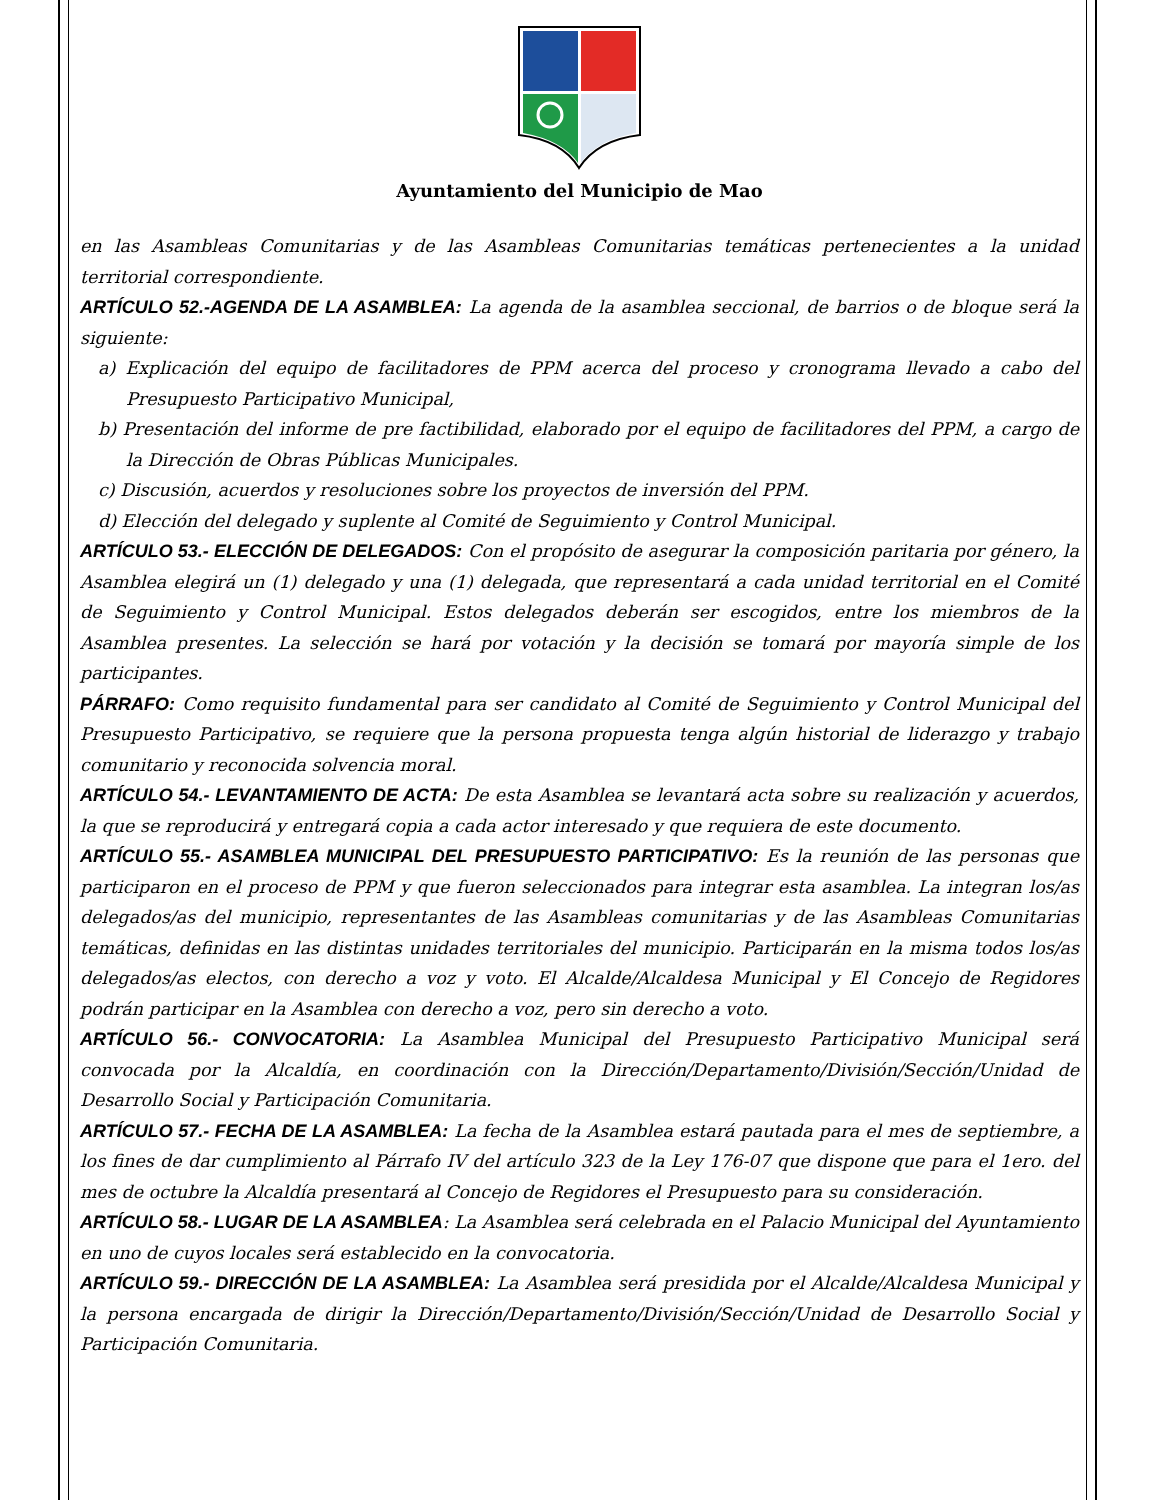Ayuntamiento del Municipio de Mao
en las Asambleas Comunitarias y de las Asambleas Comunitarias temáticas pertenecientes a la unidad territorial correspondiente.
ARTÍCULO 52.-AGENDA DE LA ASAMBLEA: La agenda de la asamblea seccional, de barrios o de bloque será la siguiente:
a) Explicación del equipo de facilitadores de PPM acerca del proceso y cronograma llevado a cabo del Presupuesto Participativo Municipal,
b) Presentación del informe de pre factibilidad, elaborado por el equipo de facilitadores del PPM, a cargo de la Dirección de Obras Públicas Municipales.
c) Discusión, acuerdos y resoluciones sobre los proyectos de inversión del PPM.
d) Elección del delegado y suplente al Comité de Seguimiento y Control Municipal.
ARTÍCULO 53.- ELECCIÓN DE DELEGADOS: Con el propósito de asegurar la composición paritaria por género, la Asamblea elegirá un (1) delegado y una (1) delegada, que representará a cada unidad territorial en el Comité de Seguimiento y Control Municipal. Estos delegados deberán ser escogidos, entre los miembros de la Asamblea presentes. La selección se hará por votación y la decisión se tomará por mayoría simple de los participantes.
PÁRRAFO: Como requisito fundamental para ser candidato al Comité de Seguimiento y Control Municipal del Presupuesto Participativo, se requiere que la persona propuesta tenga algún historial de liderazgo y trabajo comunitario y reconocida solvencia moral.
ARTÍCULO 54.- LEVANTAMIENTO DE ACTA: De esta Asamblea se levantará acta sobre su realización y acuerdos, la que se reproducirá y entregará copia a cada actor interesado y que requiera de este documento.
ARTÍCULO 55.- ASAMBLEA MUNICIPAL DEL PRESUPUESTO PARTICIPATIVO: Es la reunión de las personas que participaron en el proceso de PPM y que fueron seleccionados para integrar esta asamblea. La integran los/as delegados/as del municipio, representantes de las Asambleas comunitarias y de las Asambleas Comunitarias temáticas, definidas en las distintas unidades territoriales del municipio. Participarán en la misma todos los/as delegados/as electos, con derecho a voz y voto. El Alcalde/Alcaldesa Municipal y El Concejo de Regidores podrán participar en la Asamblea con derecho a voz, pero sin derecho a voto.
ARTÍCULO 56.- CONVOCATORIA: La Asamblea Municipal del Presupuesto Participativo Municipal será convocada por la Alcaldía, en coordinación con la Dirección/Departamento/División/Sección/Unidad de Desarrollo Social y Participación Comunitaria.
ARTÍCULO 57.- FECHA DE LA ASAMBLEA: La fecha de la Asamblea estará pautada para el mes de septiembre, a los fines de dar cumplimiento al Párrafo IV del artículo 323 de la Ley 176-07 que dispone que para el 1ero. del mes de octubre la Alcaldía presentará al Concejo de Regidores el Presupuesto para su consideración.
ARTÍCULO 58.- LUGAR DE LA ASAMBLEA: La Asamblea será celebrada en el Palacio Municipal del Ayuntamiento en uno de cuyos locales será establecido en la convocatoria.
ARTÍCULO 59.- DIRECCIÓN DE LA ASAMBLEA: La Asamblea será presidida por el Alcalde/Alcaldesa Municipal y la persona encargada de dirigir la Dirección/Departamento/División/Sección/Unidad de Desarrollo Social y Participación Comunitaria.